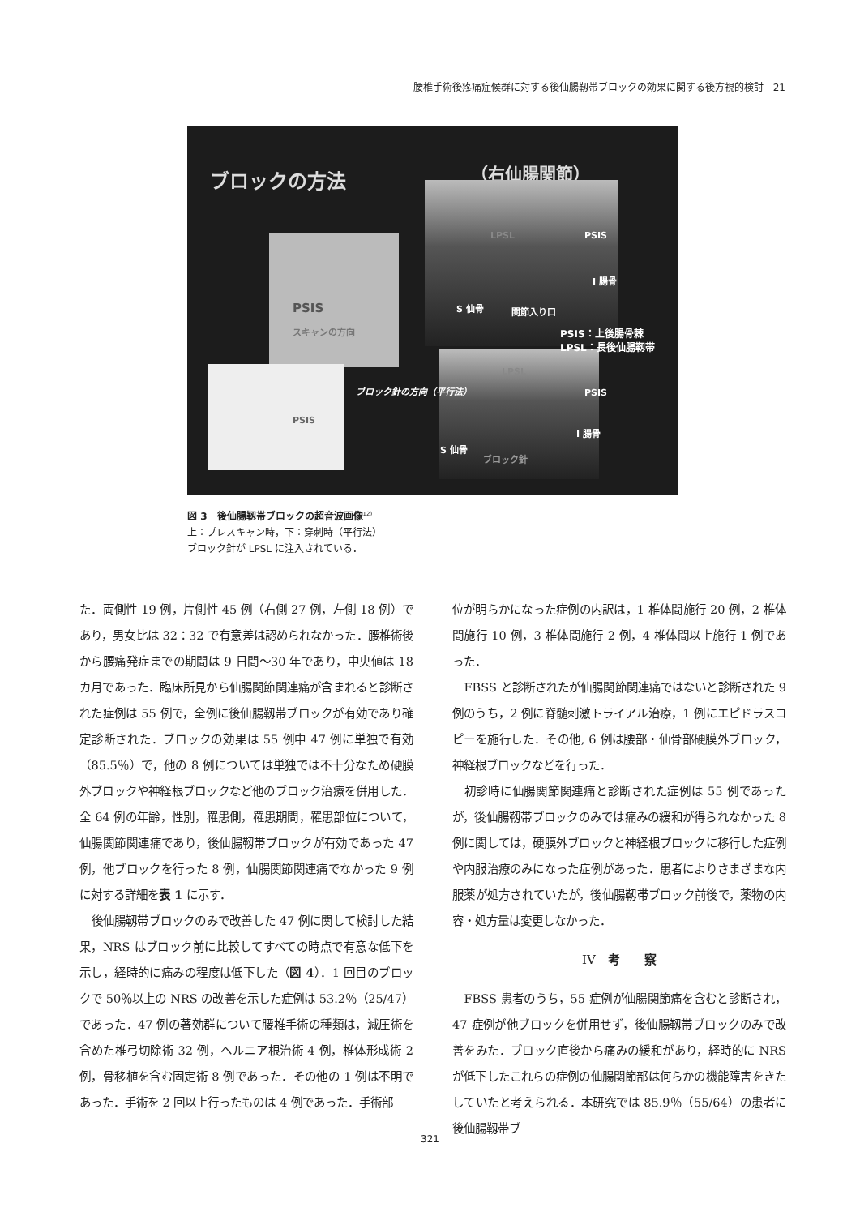腰椎手術後疼痛症候群に対する後仙腸靱帯ブロックの効果に関する後方視的検討　21
ブロックの方法 （右仙腸関節）
PSIS
スキャンの方向
PSIS
ブロック針の方向（平行法）
LPSL PSIS
I 腸骨
S 仙骨 関節入り口
PSIS：上後腸骨棘
LPSL：長後仙腸靱帯
LPSL
PSIS
I 腸骨
S 仙骨
ブロック針
図 3　後仙腸靱帯ブロックの超音波画像<sup>12)</sup>
上：プレスキャン時，下：穿刺時（平行法）
ブロック針が LPSL に注入されている．
た．両側性 19 例，片側性 45 例（右側 27 例，左側 18 例）であり，男女比は 32：32 で有意差は認められなかった．腰椎術後から腰痛発症までの期間は 9 日間〜30 年であり，中央値は 18 カ月であった．臨床所見から仙腸関節関連痛が含まれると診断された症例は 55 例で，全例に後仙腸靱帯ブロックが有効であり確定診断された．ブロックの効果は 55 例中 47 例に単独で有効（85.5％）で，他の 8 例については単独では不十分なため硬膜外ブロックや神経根ブロックなど他のブロック治療を併用した．全 64 例の年齢，性別，罹患側，罹患期間，罹患部位について，仙腸関節関連痛であり，後仙腸靱帯ブロックが有効であった 47 例，他ブロックを行った 8 例，仙腸関節関連痛でなかった 9 例に対する詳細を表 1 に示す．
後仙腸靱帯ブロックのみで改善した 47 例に関して検討した結果，NRS はブロック前に比較してすべての時点で有意な低下を示し，経時的に痛みの程度は低下した（図 4）．1 回目のブロックで 50％以上の NRS の改善を示した症例は 53.2％（25/47）であった．47 例の著効群について腰椎手術の種類は，減圧術を含めた椎弓切除術 32 例，ヘルニア根治術 4 例，椎体形成術 2 例，骨移植を含む固定術 8 例であった．その他の 1 例は不明であった．手術を 2 回以上行ったものは 4 例であった．手術部
位が明らかになった症例の内訳は，1 椎体間施行 20 例，2 椎体間施行 10 例，3 椎体間施行 2 例，4 椎体間以上施行 1 例であった．
FBSS と診断されたが仙腸関節関連痛ではないと診断された 9 例のうち，2 例に脊髄刺激トライアル治療，1 例にエピドラスコピーを施行した．その他, 6 例は腰部・仙骨部硬膜外ブロック，神経根ブロックなどを行った．
初診時に仙腸関節関連痛と診断された症例は 55 例であったが，後仙腸靱帯ブロックのみでは痛みの緩和が得られなかった 8 例に関しては，硬膜外ブロックと神経根ブロックに移行した症例や内服治療のみになった症例があった．患者によりさまざまな内服薬が処方されていたが，後仙腸靱帯ブロック前後で，薬物の内容・処方量は変更しなかった．
IV　考　　察
FBSS 患者のうち，55 症例が仙腸関節痛を含むと診断され，47 症例が他ブロックを併用せず，後仙腸靱帯ブロックのみで改善をみた．ブロック直後から痛みの緩和があり，経時的に NRS が低下したこれらの症例の仙腸関節部は何らかの機能障害をきたしていたと考えられる．本研究では 85.9％（55/64）の患者に後仙腸靱帯ブ
321